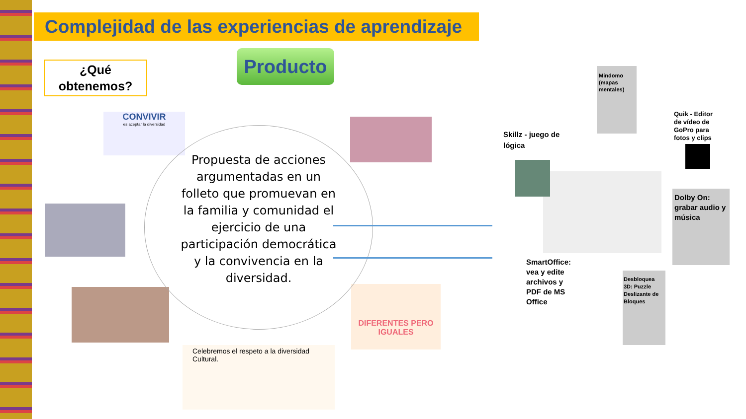Complejidad de las experiencias de aprendizaje
¿Qué
obtenemos?
Producto
CONVIVIR
es aceptar la diversidad
DIFERENTES PERO IGUALES
Celebremos el respeto a la diversidad Cultural.
Propuesta de acciones argumentadas en un folleto que promuevan en la familia y comunidad el ejercicio de una participación democrática y la convivencia en la diversidad.
Mindomo (mapas mentales)
Skillz - juego de lógica
Quik - Editor de vídeo de GoPro para fotos y clips
Dolby On: grabar audio y música
SmartOffice: vea y edite archivos y PDF de MS Office
Desbloquea 3D: Puzzle Deslizante de Bloques